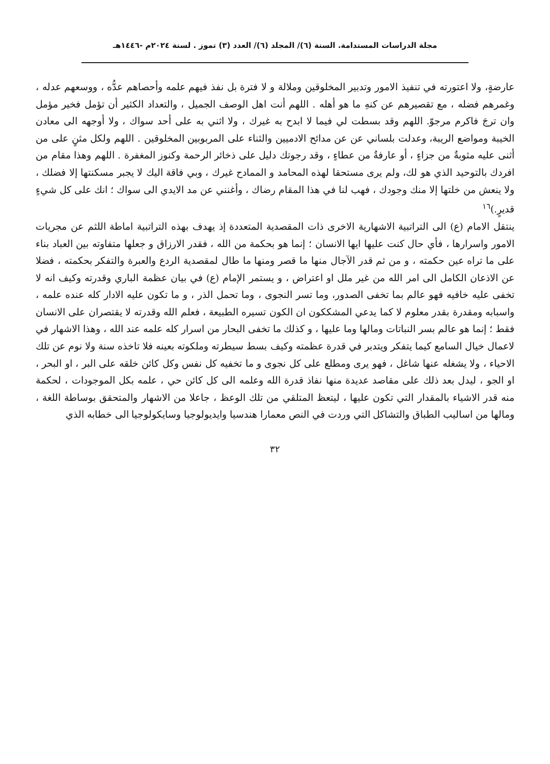مجلة الدراسات المستدامة. السنة (٦)/ المجلد (٦)/ العدد (٣) تموز . لسنة ٢٠٢٤م -١٤٤٦هـ
عارضةٍ، ولا اعتورته في تنفيذ الامور وتدبير المخلوقين وملالة و لا فترة بل نفذ فيهم علمه وأحصاهم عدُّه ، ووسعهم عدله ، وغمرهم فضله ، مع تقصيرهم عن كنهِ ما هو أهله . اللهم أنت اهل الوصف الجميل ، والتعداد الكثير أن تؤمل فخير مؤمل وان ترجَ فاكرم مرجوّ. اللهم وقد بسطت لي فيما لا ابدح به غيرك ، ولا اثني به على أحد سواك ، ولا أوجهه الى معادن الخيبة ومواضع الريبة، وعدلت بلساني عن عن مدائح الادميين والثناء على المربوبين المخلوقين . اللهم ولكل مثنٍ على من أثنى عليه مثوبةٌ من جزاءٍ ، أو عارفةٌ من عطاءٍ ، وقد رجوتك دليل على ذخائر الرحمة وكنوز المغفرة . اللهم وهذا مقام من افردك بالتوحيد الذي هو لك، ولم يرى مستحقا لهذه المحامد و الممادح غيرك ، وبي فاقة اليك لا يجبر مسكنتها إلا فضلك ، ولا ينعش من خلتها إلا منك وجودك ، فهب لنا في هذا المقام رضاك ، وأغنني عن مد الايدي الى سواك ؛ انك على كل شيءٍ قديرٍ.)<sup>١٦</sup>
ينتقل الامام (ع) الى التراتبية الاشهارية الاخرى ذات المقصدية المتعددة إذ يهدف بهذه التراتبية اماطة اللثم عن مجريات الامور واسرارها ، فأي حال كنت عليها ايها الانسان ؛ إنما هو بحكمة من الله ، فقدر الارزاق و جعلها متفاوته بين العباد بناء على ما تراه عين حكمته ، و من ثم قدر الآجال منها ما قصر ومنها ما طال لمقصدية الردع والعبرة والتفكر بحكمته ، فضلا عن الاذعان الكامل الى امر الله من غير ملل او اعتراض ، و يستمر الإمام (ع) في بيان عظمة الباري وقدرته وكيف انه لا تخفى عليه خافيه فهو عالم بما تخفى الصدور، وما تسر النجوى ، وما تحمل الذر ، و ما تكون عليه الادار كله عنده علمه ، واسبابه ومقدرة بقدر معلوم لا كما يدعي المشككون ان الكون تسيره الطبيعة ، فعلم الله وقدرته لا يقتصران على الانسان فقط ؛ إنما هو عالم بسر النباتات ومالها وما عليها ، و كذلك ما تخفى البحار من اسرار كله علمه عند الله ، وهذا الاشهار في لاعمال خيال السامع كيما يتفكر ويتدبر في قدرة عظمته وكيف بسط سيطرته وملكوته بعينه فلا تاخذه سنة ولا نوم عن تلك الاحياء ، ولا يشغله عنها شاغل ، فهو يرى ومطلع على كل نجوى و ما تخفيه كل نفس وكل كائن خلقه على البر ، او البحر ، او الجو ، ليدل بعد ذلك على مقاصد عديدة منها نفاذ قدرة الله وعلمه الى كل كائن حي ، علمه بكل الموجودات ، لحكمة منه قدر الاشياء بالمقدار التي تكون عليها ، ليتعظ المتلقي من تلك الوعظ ، جاعلا من الاشهار والمتحقق بوساطة اللغة ، ومالها من اساليب الطباق والتشاكل التي وردت في النص معمارا هندسيا وايديولوجيا وسايكولوجيا الى خطابه الذي
٣٢